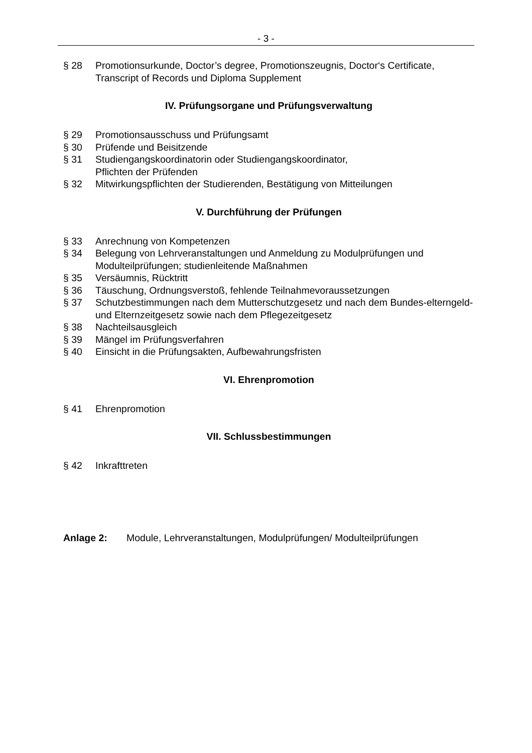- 3 -
§ 28 Promotionsurkunde, Doctor’s degree, Promotionszeugnis, Doctor‘s Certificate, Transcript of Records und Diploma Supplement
IV. Prüfungsorgane und Prüfungsverwaltung
§ 29 Promotionsausschuss und Prüfungsamt
§ 30 Prüfende und Beisitzende
§ 31 Studiengangskoordinatorin oder Studiengangskoordinator,
Pflichten der Prüfenden
§ 32 Mitwirkungspflichten der Studierenden, Bestätigung von Mitteilungen
V. Durchführung der Prüfungen
§ 33 Anrechnung von Kompetenzen
§ 34 Belegung von Lehrveranstaltungen und Anmeldung zu Modulprüfungen und Modulteilprüfungen; studienleitende Maßnahmen
§ 35 Versäumnis, Rücktritt
§ 36 Täuschung, Ordnungsverstoß, fehlende Teilnahmevoraussetzungen
§ 37 Schutzbestimmungen nach dem Mutterschutzgesetz und nach dem Bundes-elterngeld- und Elternzeitgesetz sowie nach dem Pflegezeitgesetz
§ 38 Nachteilsausgleich
§ 39 Mängel im Prüfungsverfahren
§ 40 Einsicht in die Prüfungsakten, Aufbewahrungsfristen
VI. Ehrenpromotion
§ 41 Ehrenpromotion
VII. Schlussbestimmungen
§ 42 Inkrafttreten
Anlage 2: Module, Lehrveranstaltungen, Modulprüfungen/ Modulteilprüfungen